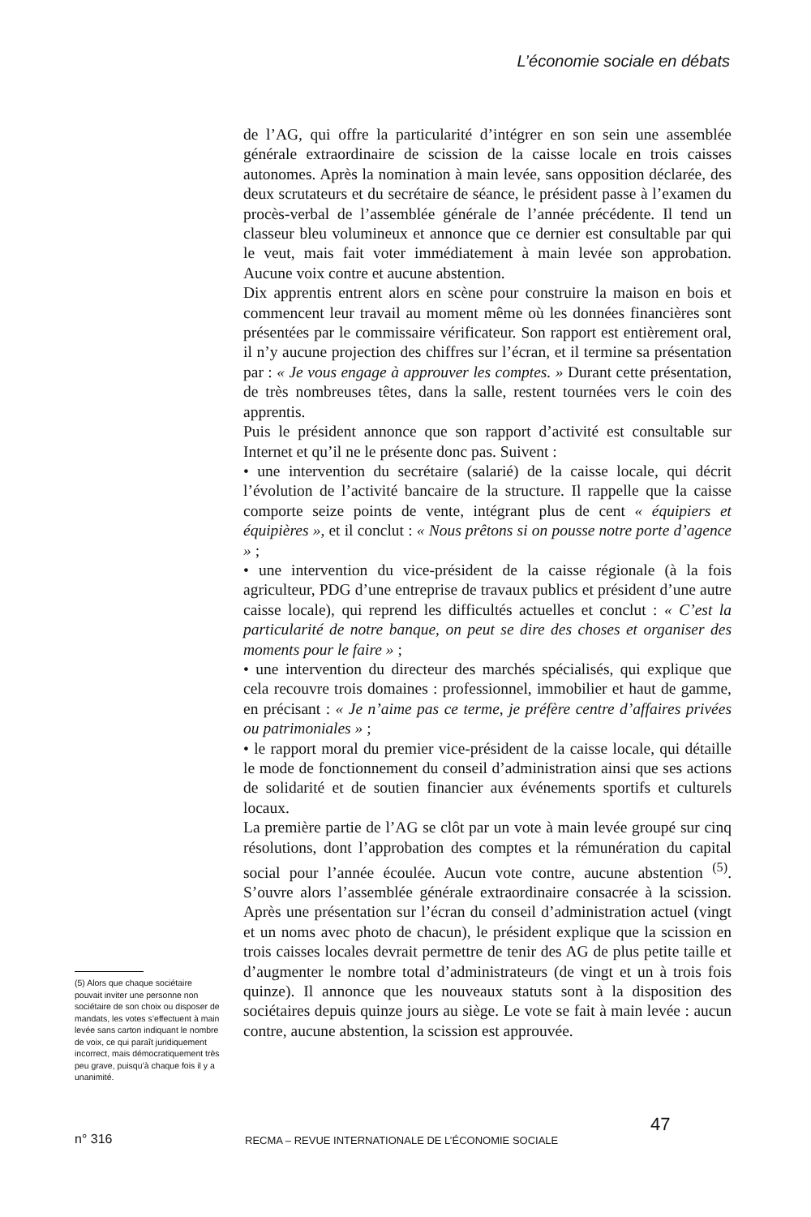L’économie sociale en débats
(5) Alors que chaque sociétaire pouvait inviter une personne non sociétaire de son choix ou disposer de mandats, les votes s’effectuent à main levée sans carton indiquant le nombre de voix, ce qui paraît juridiquement incorrect, mais démocratiquement très peu grave, puisqu’à chaque fois il y a unanimité.
de l’AG, qui offre la particularité d’intégrer en son sein une assemblée générale extraordinaire de scission de la caisse locale en trois caisses autonomes. Après la nomination à main levée, sans opposition déclarée, des deux scrutateurs et du secrétaire de séance, le président passe à l’examen du procès-verbal de l’assemblée générale de l’année précédente. Il tend un classeur bleu volumineux et annonce que ce dernier est consultable par qui le veut, mais fait voter immédiatement à main levée son approbation. Aucune voix contre et aucune abstention.
Dix apprentis entrent alors en scène pour construire la maison en bois et commencent leur travail au moment même où les données financières sont présentées par le commissaire vérificateur. Son rapport est entièrement oral, il n’y aucune projection des chiffres sur l’écran, et il termine sa présentation par : « Je vous engage à approuver les comptes. » Durant cette présentation, de très nombreuses têtes, dans la salle, restent tournées vers le coin des apprentis.
Puis le président annonce que son rapport d’activité est consultable sur Internet et qu’il ne le présente donc pas. Suivent :
• une intervention du secrétaire (salarié) de la caisse locale, qui décrit l’évolution de l’activité bancaire de la structure. Il rappelle que la caisse comporte seize points de vente, intégrant plus de cent « équipiers et équipières », et il conclut : « Nous prêtons si on pousse notre porte d’agence » ;
• une intervention du vice-président de la caisse régionale (à la fois agriculteur, PDG d’une entreprise de travaux publics et président d’une autre caisse locale), qui reprend les difficultés actuelles et conclut : « C’est la particularité de notre banque, on peut se dire des choses et organiser des moments pour le faire » ;
• une intervention du directeur des marchés spécialisés, qui explique que cela recouvre trois domaines : professionnel, immobilier et haut de gamme, en précisant : « Je n’aime pas ce terme, je préfère centre d’affaires privées ou patrimoniales » ;
• le rapport moral du premier vice-président de la caisse locale, qui détaille le mode de fonctionnement du conseil d’administration ainsi que ses actions de solidarité et de soutien financier aux événements sportifs et culturels locaux.
La première partie de l’AG se clôt par un vote à main levée groupé sur cinq résolutions, dont l’approbation des comptes et la rémunération du capital social pour l’année écoulée. Aucun vote contre, aucune abstention <sup>(5)</sup>. S’ouvre alors l’assemblée générale extraordinaire consacrée à la scission. Après une présentation sur l’écran du conseil d’administration actuel (vingt et un noms avec photo de chacun), le président explique que la scission en trois caisses locales devrait permettre de tenir des AG de plus petite taille et d’augmenter le nombre total d’administrateurs (de vingt et un à trois fois quinze). Il annonce que les nouveaux statuts sont à la disposition des sociétaires depuis quinze jours au siège. Le vote se fait à main levée : aucun contre, aucune abstention, la scission est approuvée.
n° 316 RECMA – REVUE INTERNATIONALE DE L’ÉCONOMIE SOCIALE 47